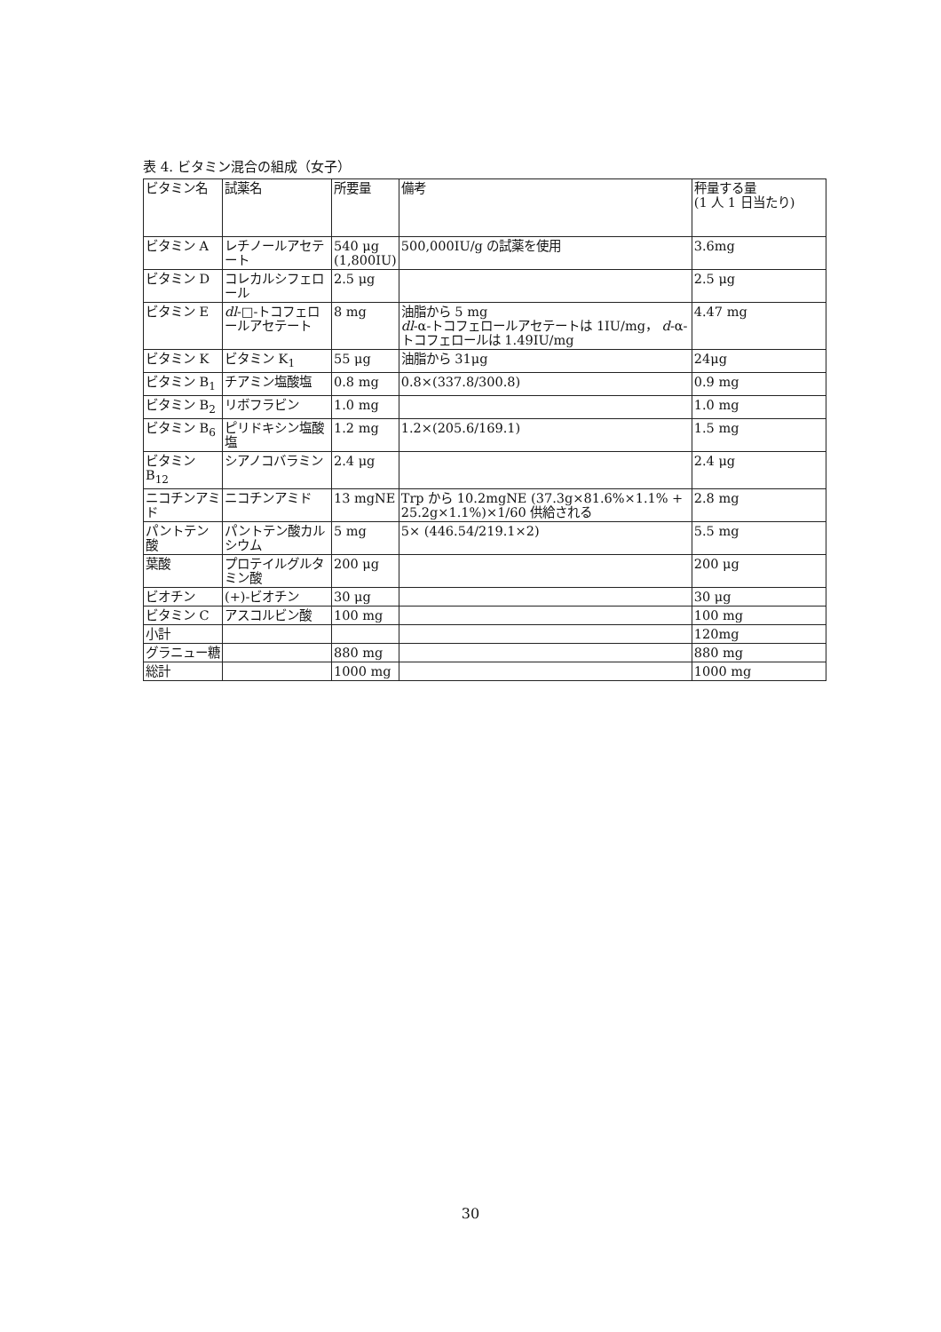表 4. ビタミン混合の組成（女子）
| ビタミン名 | 試薬名 | 所要量 | 備考 | 秤量する量 (1 人 1 日当たり) |
| ビタミン A | レチノールアセテート | 540 μg (1,800IU) | 500,000IU/g の試薬を使用 | 3.6mg |
| ビタミン D | コレカルシフェロール | 2.5 μg | | 2.5 μg |
| ビタミン E | dl -□-トコフェロールアセテート | 8 mg | 油脂から 5 mg dl -α-トコフェロールアセテートは 1IU/mg， d -α-トコフェロールは 1.49IU/mg | 4.47 mg |
| ビタミン K | ビタミン K<sub>1</sub> | 55 μg | 油脂から 31μg | 24μg |
| ビタミン B<sub>1</sub> | チアミン塩酸塩 | 0.8 mg | 0.8×(337.8/300.8) | 0.9 mg |
| ビタミン B<sub>2</sub> | リボフラビン | 1.0 mg | | 1.0 mg |
| ビタミン B<sub>6</sub> | ピリドキシン塩酸塩 | 1.2 mg | 1.2×(205.6/169.1) | 1.5 mg |
| ビタミン B<sub>12</sub> | シアノコバラミン | 2.4 μg | | 2.4 μg |
| ニコチンアミド | ニコチンアミド | 13 mgNE | Trp から 10.2mgNE (37.3g×81.6%×1.1% + 25.2g×1.1%)×1/60 供給される | 2.8 mg |
| パントテン酸 | パントテン酸カルシウム | 5 mg | 5× (446.54/219.1×2) | 5.5 mg |
| 葉酸 | プロテイルグルタミン酸 | 200 μg | | 200 μg |
| ビオチン | (+)-ビオチン | 30 μg | | 30 μg |
| ビタミン C | アスコルビン酸 | 100 mg | | 100 mg |
| 小計 | | | | 120mg |
| グラニュー糖 | | 880 mg | | 880 mg |
| 総計 | | 1000 mg | | 1000 mg |
30